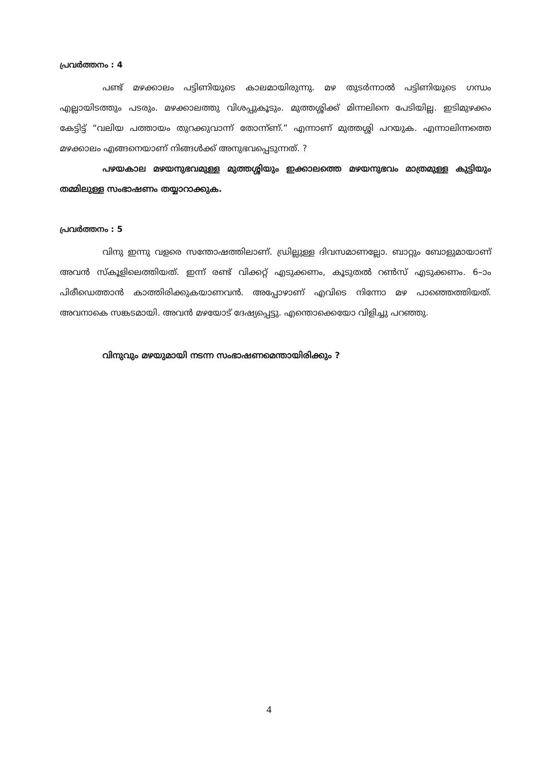പ്രവർത്തനം : 4
പണ്ട് മഴക്കാലം പട്ടിണിയുടെ കാലമായിരുന്നു. മഴ തുടർന്നാൽ പട്ടിണിയുടെ ഗന്ധം എല്ലായിടത്തും പടരും. മഴക്കാലത്തു വിശപ്പുകൂടും. മുത്തശ്ശിക്ക് മിന്നലിനെ പേടിയില്ല. ഇടിമുഴക്കം കേട്ടിട്ട് “വലിയ പത്തായം തുറക്കുവാന്ന് തോന്ന്ണ്.” എന്നാണ് മുത്തശ്ശി പറയുക. എന്നാലിന്നത്തെ മഴക്കാലം എങ്ങനെയാണ് നിങ്ങൾക്ക് അനുഭവപ്പെടുന്നത്. ?
പഴയകാല മഴയനുഭവമുള്ള മുത്തശ്ശിയും ഇക്കാലത്തെ മഴയനുഭവം മാത്രമുള്ള കുട്ടിയും തമ്മിലുള്ള സംഭാഷണം തയ്യാറാക്കുക.
പ്രവർത്തനം : 5
വിനു ഇന്നു വളരെ സന്തോഷത്തിലാണ്. ഡ്രില്ലുള്ള ദിവസമാണല്ലോ. ബാറ്റും ബോളുമായാണ് അവൻ സ്കൂളിലെത്തിയത്. ഇന്ന് രണ്ട് വിക്കറ്റ് എടുക്കണം, കൂടുതൽ റൺസ് എടുക്കണം. 6–ാം പിരീഡെത്താൻ കാത്തിരിക്കുകയാണവൻ. അപ്പോഴാണ് എവിടെ നിന്നോ മഴ പാഞ്ഞെത്തിയത്. അവനാകെ സങ്കടമായി. അവൻ മഴയോട് ദേഷ്യപ്പെട്ടു. എന്തൊക്കെയോ വിളിച്ചു പറഞ്ഞു.
വിനുവും മഴയുമായി നടന്ന സംഭാഷണമെന്തായിരിക്കും ?
4